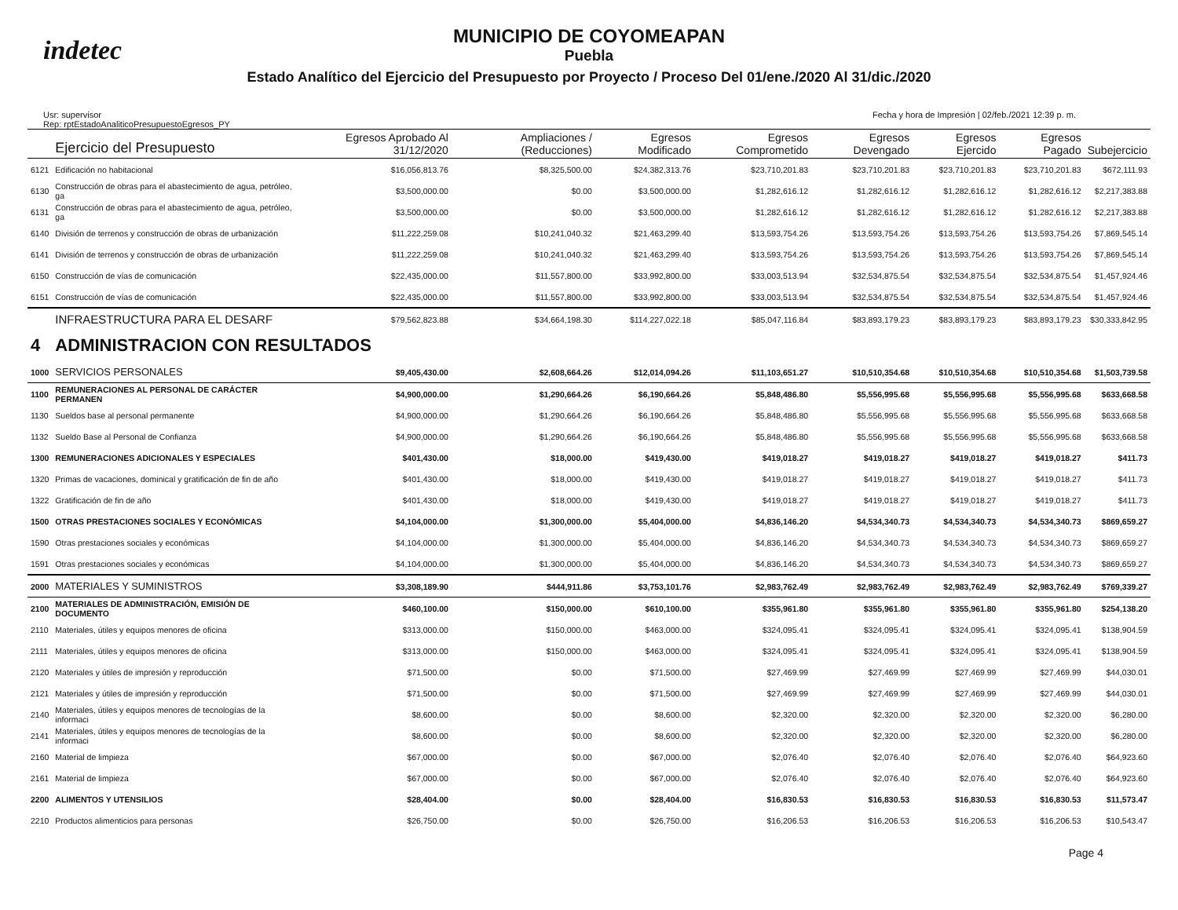indetec
MUNICIPIO DE COYOMEAPAN
Puebla
Estado Analítico del Ejercicio del Presupuesto por Proyecto / Proceso Del 01/ene./2020 Al 31/dic./2020
Usr: supervisor
Rep: rptEstadoAnaliticoPresupuestoEgresos_PY
Fecha y hora de Impresión | 02/feb./2021 12:39 p. m.
| | Ejercicio del Presupuesto | Egresos Aprobado Al 31/12/2020 | Ampliaciones / (Reducciones) | Egresos Modificado | Egresos Comprometido | Egresos Devengado | Egresos Ejercido | Egresos Pagado | Subejercicio |
| --- | --- | --- | --- | --- | --- | --- | --- | --- | --- |
| 6121 | Edificación no habitacional | $16,056,813.76 | $8,325,500.00 | $24,382,313.76 | $23,710,201.83 | $23,710,201.83 | $23,710,201.83 | $23,710,201.83 | $672,111.93 |
| 6130 | Construcción de obras para el abastecimiento de agua, petróleo, ga | $3,500,000.00 | $0.00 | $3,500,000.00 | $1,282,616.12 | $1,282,616.12 | $1,282,616.12 | $1,282,616.12 | $2,217,383.88 |
| 6131 | Construcción de obras para el abastecimiento de agua, petróleo, ga | $3,500,000.00 | $0.00 | $3,500,000.00 | $1,282,616.12 | $1,282,616.12 | $1,282,616.12 | $1,282,616.12 | $2,217,383.88 |
| 6140 | División de terrenos y construcción de obras de urbanización | $11,222,259.08 | $10,241,040.32 | $21,463,299.40 | $13,593,754.26 | $13,593,754.26 | $13,593,754.26 | $13,593,754.26 | $7,869,545.14 |
| 6141 | División de terrenos y construcción de obras de urbanización | $11,222,259.08 | $10,241,040.32 | $21,463,299.40 | $13,593,754.26 | $13,593,754.26 | $13,593,754.26 | $13,593,754.26 | $7,869,545.14 |
| 6150 | Construcción de vías de comunicación | $22,435,000.00 | $11,557,800.00 | $33,992,800.00 | $33,003,513.94 | $32,534,875.54 | $32,534,875.54 | $32,534,875.54 | $1,457,924.46 |
| 6151 | Construcción de vías de comunicación | $22,435,000.00 | $11,557,800.00 | $33,992,800.00 | $33,003,513.94 | $32,534,875.54 | $32,534,875.54 | $32,534,875.54 | $1,457,924.46 |
| | INFRAESTRUCTURA PARA EL DESARF | $79,562,823.88 | $34,664,198.30 | $114,227,022.18 | $85,047,116.84 | $83,893,179.23 | $83,893,179.23 | $83,893,179.23 | $30,333,842.95 |
| 4 | ADMINISTRACION CON RESULTADOS | | | | | | | | |
| 1000 | SERVICIOS PERSONALES | $9,405,430.00 | $2,608,664.26 | $12,014,094.26 | $11,103,651.27 | $10,510,354.68 | $10,510,354.68 | $10,510,354.68 | $1,503,739.58 |
| 1100 | REMUNERACIONES AL PERSONAL DE CARÁCTER PERMANEN | $4,900,000.00 | $1,290,664.26 | $6,190,664.26 | $5,848,486.80 | $5,556,995.68 | $5,556,995.68 | $5,556,995.68 | $633,668.58 |
| 1130 | Sueldos base al personal permanente | $4,900,000.00 | $1,290,664.26 | $6,190,664.26 | $5,848,486.80 | $5,556,995.68 | $5,556,995.68 | $5,556,995.68 | $633,668.58 |
| 1132 | Sueldo Base al Personal de Confianza | $4,900,000.00 | $1,290,664.26 | $6,190,664.26 | $5,848,486.80 | $5,556,995.68 | $5,556,995.68 | $5,556,995.68 | $633,668.58 |
| 1300 | REMUNERACIONES ADICIONALES Y ESPECIALES | $401,430.00 | $18,000.00 | $419,430.00 | $419,018.27 | $419,018.27 | $419,018.27 | $419,018.27 | $411.73 |
| 1320 | Primas de vacaciones, dominical y gratificación de fin de año | $401,430.00 | $18,000.00 | $419,430.00 | $419,018.27 | $419,018.27 | $419,018.27 | $419,018.27 | $411.73 |
| 1322 | Gratificación de fin de año | $401,430.00 | $18,000.00 | $419,430.00 | $419,018.27 | $419,018.27 | $419,018.27 | $419,018.27 | $411.73 |
| 1500 | OTRAS PRESTACIONES SOCIALES Y ECONÓMICAS | $4,104,000.00 | $1,300,000.00 | $5,404,000.00 | $4,836,146.20 | $4,534,340.73 | $4,534,340.73 | $4,534,340.73 | $869,659.27 |
| 1590 | Otras prestaciones sociales y económicas | $4,104,000.00 | $1,300,000.00 | $5,404,000.00 | $4,836,146.20 | $4,534,340.73 | $4,534,340.73 | $4,534,340.73 | $869,659.27 |
| 1591 | Otras prestaciones sociales y económicas | $4,104,000.00 | $1,300,000.00 | $5,404,000.00 | $4,836,146.20 | $4,534,340.73 | $4,534,340.73 | $4,534,340.73 | $869,659.27 |
| 2000 | MATERIALES Y SUMINISTROS | $3,308,189.90 | $444,911.86 | $3,753,101.76 | $2,983,762.49 | $2,983,762.49 | $2,983,762.49 | $2,983,762.49 | $769,339.27 |
| 2100 | MATERIALES DE ADMINISTRACIÓN, EMISIÓN DE DOCUMENTO | $460,100.00 | $150,000.00 | $610,100.00 | $355,961.80 | $355,961.80 | $355,961.80 | $355,961.80 | $254,138.20 |
| 2110 | Materiales, útiles y equipos menores de oficina | $313,000.00 | $150,000.00 | $463,000.00 | $324,095.41 | $324,095.41 | $324,095.41 | $324,095.41 | $138,904.59 |
| 2111 | Materiales, útiles y equipos menores de oficina | $313,000.00 | $150,000.00 | $463,000.00 | $324,095.41 | $324,095.41 | $324,095.41 | $324,095.41 | $138,904.59 |
| 2120 | Materiales y útiles de impresión y reproducción | $71,500.00 | $0.00 | $71,500.00 | $27,469.99 | $27,469.99 | $27,469.99 | $27,469.99 | $44,030.01 |
| 2121 | Materiales y útiles de impresión y reproducción | $71,500.00 | $0.00 | $71,500.00 | $27,469.99 | $27,469.99 | $27,469.99 | $27,469.99 | $44,030.01 |
| 2140 | Materiales, útiles y equipos menores de tecnologías de la informaci | $8,600.00 | $0.00 | $8,600.00 | $2,320.00 | $2,320.00 | $2,320.00 | $2,320.00 | $6,280.00 |
| 2141 | Materiales, útiles y equipos menores de tecnologías de la informaci | $8,600.00 | $0.00 | $8,600.00 | $2,320.00 | $2,320.00 | $2,320.00 | $2,320.00 | $6,280.00 |
| 2160 | Material de limpieza | $67,000.00 | $0.00 | $67,000.00 | $2,076.40 | $2,076.40 | $2,076.40 | $2,076.40 | $64,923.60 |
| 2161 | Material de limpieza | $67,000.00 | $0.00 | $67,000.00 | $2,076.40 | $2,076.40 | $2,076.40 | $2,076.40 | $64,923.60 |
| 2200 | ALIMENTOS Y UTENSILIOS | $28,404.00 | $0.00 | $28,404.00 | $16,830.53 | $16,830.53 | $16,830.53 | $16,830.53 | $11,573.47 |
| 2210 | Productos alimenticios para personas | $26,750.00 | $0.00 | $26,750.00 | $16,206.53 | $16,206.53 | $16,206.53 | $16,206.53 | $10,543.47 |
Page 4